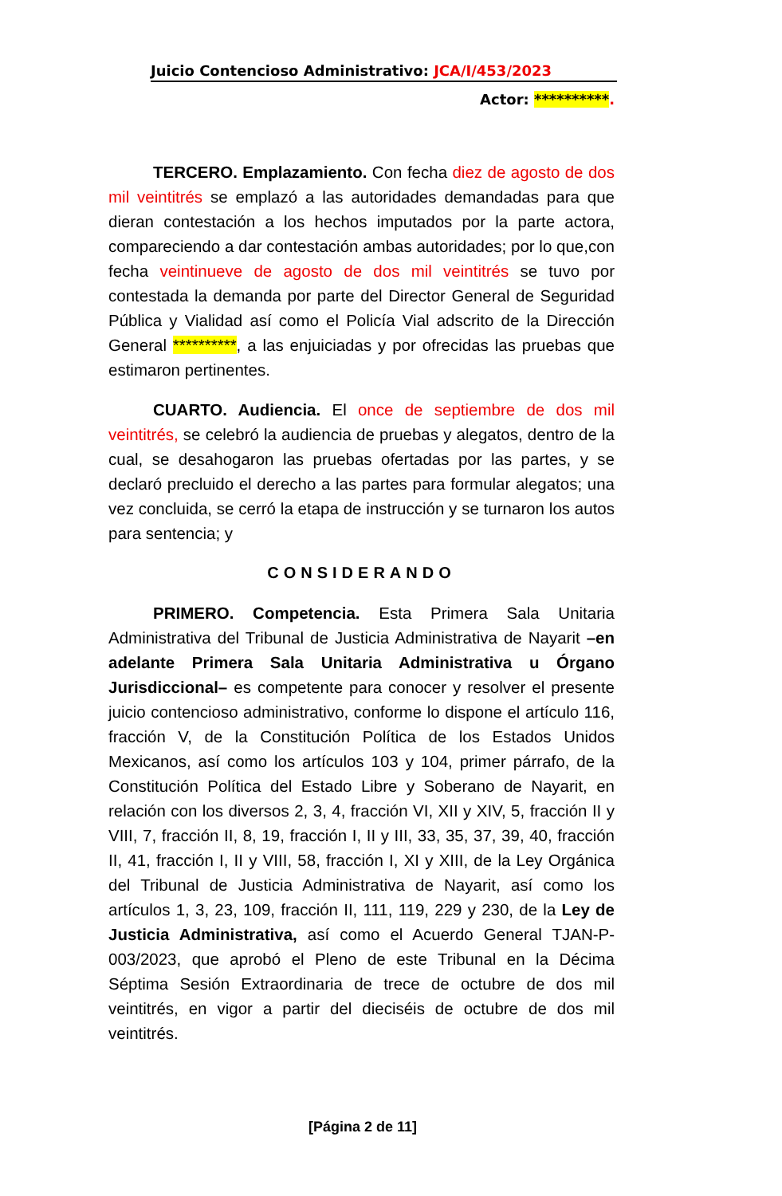Juicio Contencioso Administrativo: JCA/I/453/2023
Actor: **********.
TERCERO. Emplazamiento. Con fecha diez de agosto de dos mil veintitrés se emplazó a las autoridades demandadas para que dieran contestación a los hechos imputados por la parte actora, compareciendo a dar contestación ambas autoridades; por lo que,con fecha veintinueve de agosto de dos mil veintitrés se tuvo por contestada la demanda por parte del Director General de Seguridad Pública y Vialidad así como el Policía Vial adscrito de la Dirección General **********, a las enjuiciadas y por ofrecidas las pruebas que estimaron pertinentes.
CUARTO. Audiencia. El once de septiembre de dos mil veintitrés, se celebró la audiencia de pruebas y alegatos, dentro de la cual, se desahogaron las pruebas ofertadas por las partes, y se declaró precluido el derecho a las partes para formular alegatos; una vez concluida, se cerró la etapa de instrucción y se turnaron los autos para sentencia; y
CONSIDERANDO
PRIMERO. Competencia. Esta Primera Sala Unitaria Administrativa del Tribunal de Justicia Administrativa de Nayarit –en adelante Primera Sala Unitaria Administrativa u Órgano Jurisdiccional– es competente para conocer y resolver el presente juicio contencioso administrativo, conforme lo dispone el artículo 116, fracción V, de la Constitución Política de los Estados Unidos Mexicanos, así como los artículos 103 y 104, primer párrafo, de la Constitución Política del Estado Libre y Soberano de Nayarit, en relación con los diversos 2, 3, 4, fracción VI, XII y XIV, 5, fracción II y VIII, 7, fracción II, 8, 19, fracción I, II y III, 33, 35, 37, 39, 40, fracción II, 41, fracción I, II y VIII, 58, fracción I, XI y XIII, de la Ley Orgánica del Tribunal de Justicia Administrativa de Nayarit, así como los artículos 1, 3, 23, 109, fracción II, 111, 119, 229 y 230, de la Ley de Justicia Administrativa, así como el Acuerdo General TJAN-P-003/2023, que aprobó el Pleno de este Tribunal en la Décima Séptima Sesión Extraordinaria de trece de octubre de dos mil veintitrés, en vigor a partir del dieciséis de octubre de dos mil veintitrés.
[Página 2 de 11]